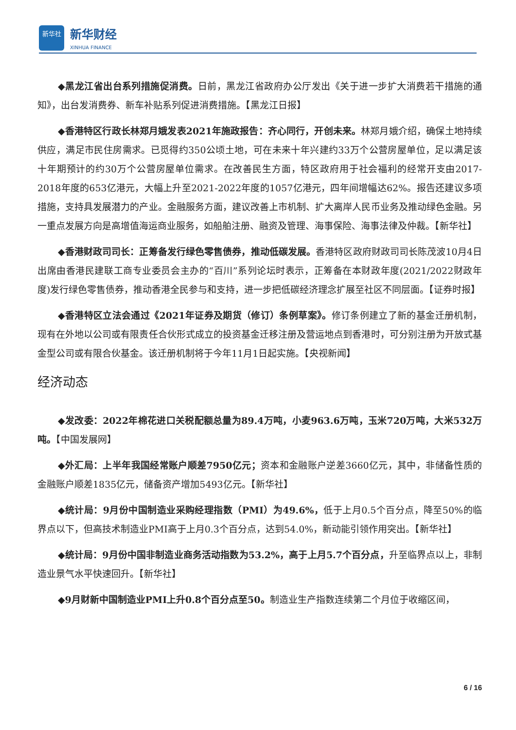新华社
新华财经
XINHUA FINANCE
◆黑龙江省出台系列措施促消费。日前，黑龙江省政府办公厅发出《关于进一步扩大消费若干措施的通知》，出台发消费券、新车补贴系列促进消费措施。【黑龙江日报】
◆香港特区行政长林郑月娥发表2021年施政报告：齐心同行，开创未来。林郑月娥介绍，确保土地持续供应，满足市民住房需求。已觅得约350公顷土地，可在未来十年兴建约33万个公营房屋单位，足以满足该十年期预计的约30万个公营房屋单位需求。在改善民生方面，特区政府用于社会福利的经常开支由2017-2018年度的653亿港元，大幅上升至2021-2022年度的1057亿港元，四年间增幅达62%。报告还建议多项措施，支持具发展潜力的产业。金融服务方面，建议改善上市机制、扩大离岸人民币业务及推动绿色金融。另一重点发展方向是高增值海运商业服务，如船舶注册、融资及管理、海事保险、海事法律及仲裁。【新华社】
◆香港财政司司长：正筹备发行绿色零售债券，推动低碳发展。香港特区政府财政司司长陈茂波10月4日出席由香港民建联工商专业委员会主办的“百川”系列论坛时表示，正筹备在本财政年度(2021/2022财政年度)发行绿色零售债券，推动香港全民参与和支持，进一步把低碳经济理念扩展至社区不同层面。【证券时报】
◆香港特区立法会通过《2021年证券及期货（修订）条例草案》。修订条例建立了新的基金迁册机制，现有在外地以公司或有限责任合伙形式成立的投资基金迁移注册及营运地点到香港时，可分别注册为开放式基金型公司或有限合伙基金。该迁册机制将于今年11月1日起实施。【央视新闻】
经济动态
◆发改委：2022年棉花进口关税配额总量为89.4万吨，小麦963.6万吨，玉米720万吨，大米532万吨。【中国发展网】
◆外汇局：上半年我国经常账户顺差7950亿元；资本和金融账户逆差3660亿元，其中，非储备性质的金融账户顺差1835亿元，储备资产增加5493亿元。【新华社】
◆统计局：9月份中国制造业采购经理指数（PMI）为49.6%，低于上月0.5个百分点，降至50%的临界点以下，但高技术制造业PMI高于上月0.3个百分点，达到54.0%，新动能引领作用突出。【新华社】
◆统计局：9月份中国非制造业商务活动指数为53.2%，高于上月5.7个百分点，升至临界点以上，非制造业景气水平快速回升。【新华社】
◆9月财新中国制造业PMI上升0.8个百分点至50。制造业生产指数连续第二个月位于收缩区间，
6 / 16